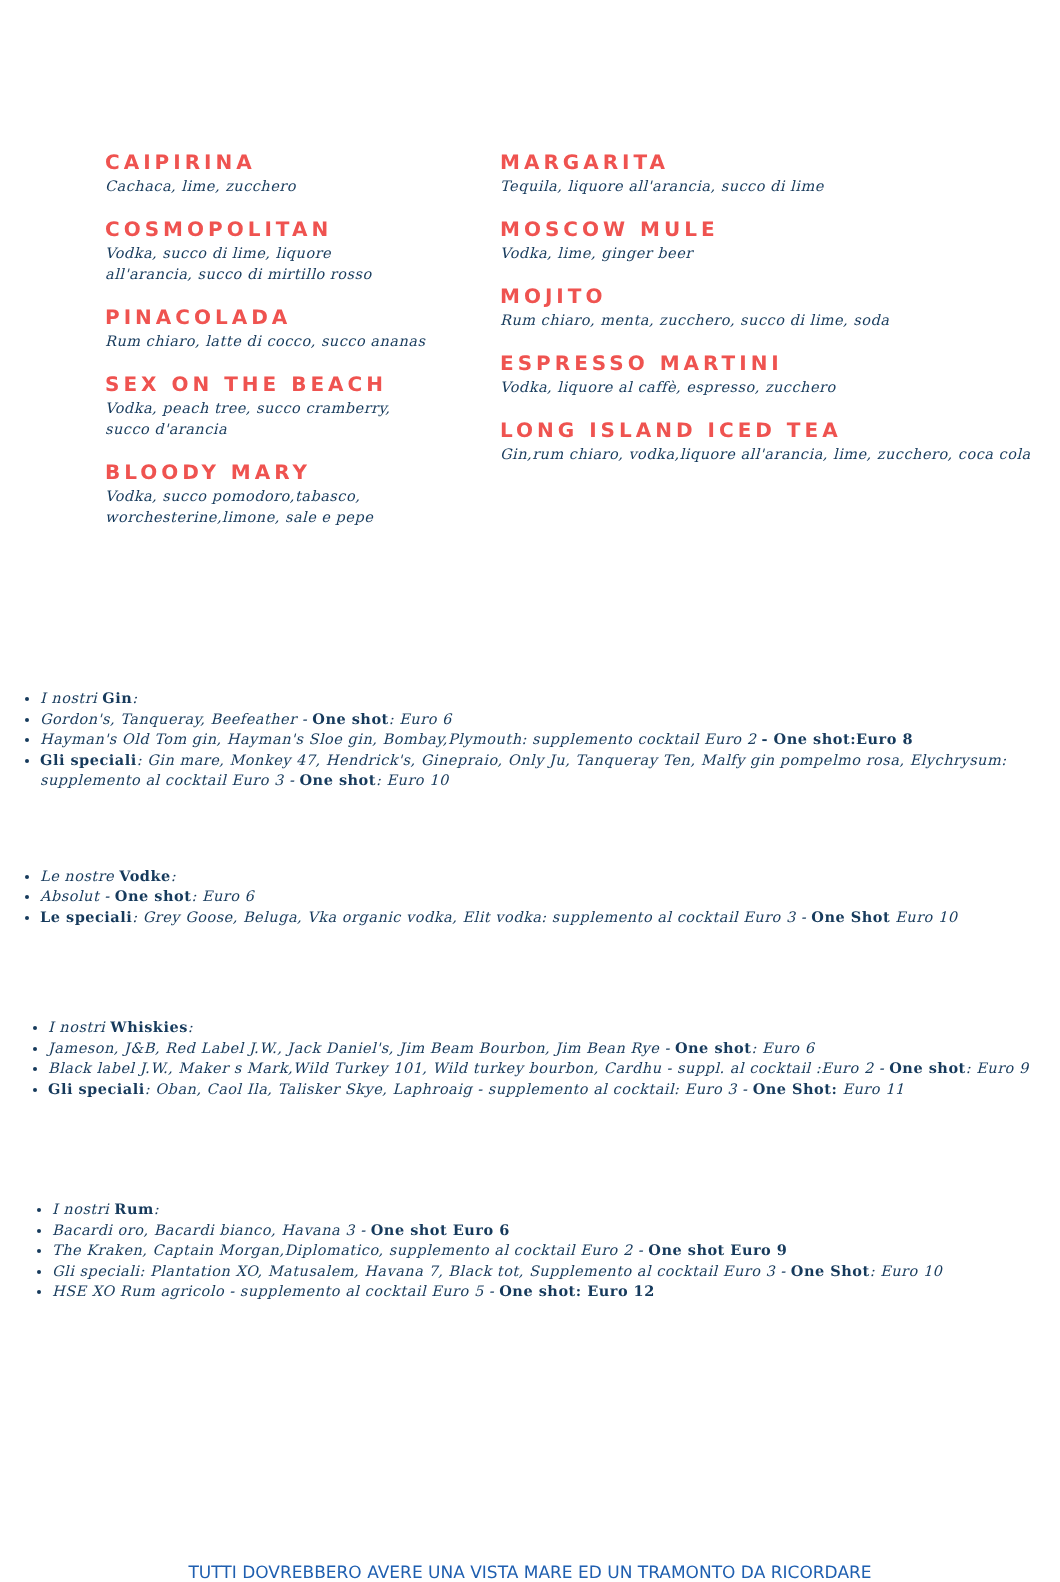CAIPIRINA
Cachaca, lime, zucchero
COSMOPOLITAN
Vodka, succo di lime, liquore
all'arancia, succo di mirtillo rosso
PINACOLADA
Rum chiaro, latte di cocco, succo ananas
SEX ON THE BEACH
Vodka, peach tree, succo cramberry,
succo d'arancia
BLOODY MARY
Vodka, succo pomodoro,tabasco,
worchesterine,limone, sale e pepe
MARGARITA
Tequila, liquore all'arancia, succo di lime
MOSCOW MULE
Vodka, lime, ginger beer
MOJITO
Rum chiaro, menta, zucchero, succo di lime, soda
ESPRESSO MARTINI
Vodka, liquore al caffè, espresso, zucchero
LONG ISLAND ICED TEA
Gin,rum chiaro, vodka,liquore all'arancia, lime, zucchero, coca cola
I nostri Gin:
Gordon's, Tanqueray, Beefeather - One shot: Euro 6
Hayman's Old Tom gin, Hayman's Sloe gin, Bombay,Plymouth: supplemento cocktail Euro 2 - One shot:Euro 8
Gli speciali: Gin mare, Monkey 47, Hendrick's, Ginepraio, Only Ju, Tanqueray Ten, Malfy gin pompelmo rosa, Elychrysum: supplemento al cocktail Euro 3 - One shot: Euro 10
Le nostre Vodke:
Absolut - One shot: Euro 6
Le speciali: Grey Goose, Beluga, Vka organic vodka, Elit vodka: supplemento al cocktail Euro 3 - One Shot Euro 10
I nostri Whiskies:
Jameson, J&B, Red Label J.W., Jack Daniel's, Jim Beam Bourbon, Jim Bean Rye - One shot: Euro 6
Black label J.W., Maker s Mark,Wild Turkey 101, Wild turkey bourbon, Cardhu - suppl. al cocktail :Euro 2 - One shot: Euro 9
Gli speciali: Oban, Caol Ila, Talisker Skye, Laphroaig - supplemento al cocktail: Euro 3 - One Shot: Euro 11
I nostri Rum:
Bacardi oro, Bacardi bianco, Havana 3 - One shot Euro 6
The Kraken, Captain Morgan,Diplomatico, supplemento al cocktail Euro 2 - One shot Euro 9
Gli speciali: Plantation XO, Matusalem, Havana 7, Black tot, Supplemento al cocktail Euro 3 - One Shot: Euro 10
HSE XO Rum agricolo - supplemento al cocktail Euro 5 - One shot: Euro 12
TUTTI DOVREBBERO AVERE UNA VISTA MARE ED UN TRAMONTO DA RICORDARE